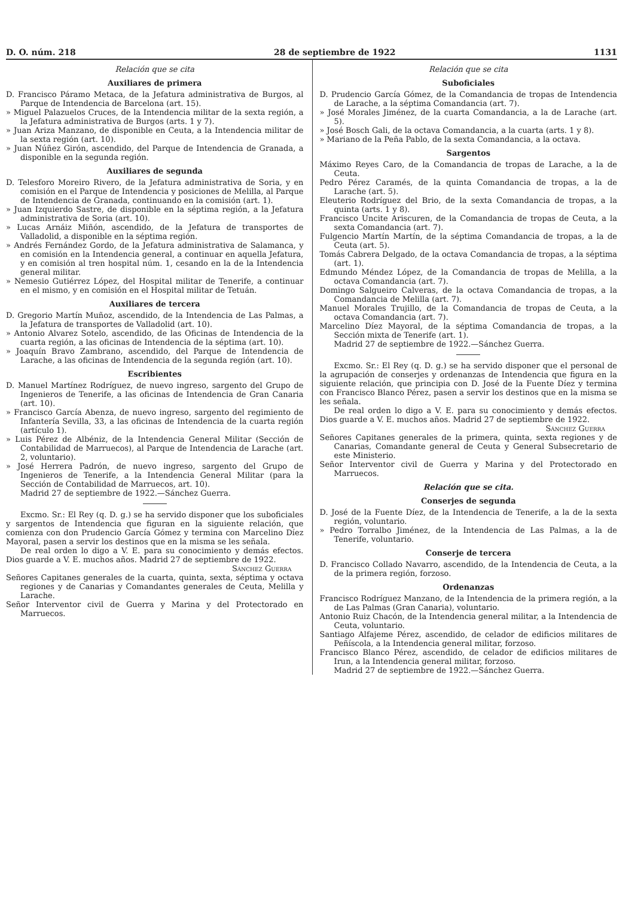D. O. núm. 218 28 de septiembre de 1922 1131
Relación que se cita
Auxiliares de primera
D. Francisco Páramo Metaca, de la Jefatura administrativa de Burgos, al Parque de Intendencia de Barcelona (art. 15).
» Miguel Palazuelos Cruces, de la Intendencia militar de la sexta región, a la Jefatura administrativa de Burgos (arts. 1 y 7).
» Juan Ariza Manzano, de disponible en Ceuta, a la Intendencia militar de la sexta región (art. 10).
» Juan Núñez Girón, ascendido, del Parque de Intendencia de Granada, a disponible en la segunda región.
Auxiliares de segunda
D. Telesforo Moreiro Rivero, de la Jefatura administrativa de Soria, y en comisión en el Parque de Intendencia y posiciones de Melilla, al Parque de Intendencia de Granada, continuando en la comisión (art. 1).
» Juan Izquierdo Sastre, de disponible en la séptima región, a la Jefatura administrativa de Soria (art. 10).
» Lucas Arnáiz Miñón, ascendido, de la Jefatura de transportes de Valladolid, a disponible en la séptima región.
» Andrés Fernández Gordo, de la Jefatura administrativa de Salamanca, y en comisión en la Intendencia general, a continuar en aquella Jefatura, y en comisión al tren hospital núm. 1, cesando en la de la Intendencia general militar.
» Nemesio Gutiérrez López, del Hospital militar de Tenerife, a continuar en el mismo, y en comisión en el Hospital militar de Tetuán.
Auxiliares de tercera
D. Gregorio Martín Muñoz, ascendido, de la Intendencia de Las Palmas, a la Jefatura de transportes de Valladolid (art. 10).
» Antonio Alvarez Sotelo, ascendido, de las Oficinas de Intendencia de la cuarta región, a las oficinas de Intendencia de la séptima (art. 10).
» Joaquín Bravo Zambrano, ascendido, del Parque de Intendencia de Larache, a las oficinas de Intendencia de la segunda región (art. 10).
Escribientes
D. Manuel Martínez Rodríguez, de nuevo ingreso, sargento del Grupo de Ingenieros de Tenerife, a las oficinas de Intendencia de Gran Canaria (art. 10).
» Francisco García Abenza, de nuevo ingreso, sargento del regimiento de Infantería Sevilla, 33, a las oficinas de Intendencia de la cuarta región (artículo 1).
» Luis Pérez de Albéniz, de la Intendencia General Militar (Sección de Contabilidad de Marruecos), al Parque de Intendencia de Larache (art. 2, voluntario).
» José Herrera Padrón, de nuevo ingreso, sargento del Grupo de Ingenieros de Tenerife, a la Intendencia General Militar (para la Sección de Contabilidad de Marruecos, art. 10).
Madrid 27 de septiembre de 1922.—Sánchez Guerra.
Excmo. Sr.: El Rey (q. D. g.) se ha servido disponer que los suboficiales y sargentos de Intendencia que figuran en la siguiente relación, que comienza con don Prudencio García Gómez y termina con Marcelino Díez Mayoral, pasen a servir los destinos que en la misma se les señala.
De real orden lo digo a V. E. para su conocimiento y demás efectos. Dios guarde a V. E. muchos años. Madrid 27 de septiembre de 1922.
Sánchez Guerra
Señores Capitanes generales de la cuarta, quinta, sexta, séptima y octava regiones y de Canarias y Comandantes generales de Ceuta, Melilla y Larache.
Señor Interventor civil de Guerra y Marina y del Protectorado en Marruecos.
Relación que se cita
Suboficiales
D. Prudencio García Gómez, de la Comandancia de tropas de Intendencia de Larache, a la séptima Comandancia (art. 7).
» José Morales Jiménez, de la cuarta Comandancia, a la de Larache (art. 5).
» José Bosch Gali, de la octava Comandancia, a la cuarta (arts. 1 y 8).
» Mariano de la Peña Pablo, de la sexta Comandancia, a la octava.
Sargentos
Máximo Reyes Caro, de la Comandancia de tropas de Larache, a la de Ceuta.
Pedro Pérez Caramés, de la quinta Comandancia de tropas, a la de Larache (art. 5).
Eleuterio Rodríguez del Brio, de la sexta Comandancia de tropas, a la quinta (arts. 1 y 8).
Francisco Uncite Ariscuren, de la Comandancia de tropas de Ceuta, a la sexta Comandancia (art. 7).
Fulgencio Martín Martín, de la séptima Comandancia de tropas, a la de Ceuta (art. 5).
Tomás Cabrera Delgado, de la octava Comandancia de tropas, a la séptima (art. 1).
Edmundo Méndez López, de la Comandancia de tropas de Melilla, a la octava Comandancia (art. 7).
Domingo Salgueiro Calveras, de la octava Comandancia de tropas, a la Comandancia de Melilla (art. 7).
Manuel Morales Trujillo, de la Comandancia de tropas de Ceuta, a la octava Comandancia (art. 7).
Marcelino Díez Mayoral, de la séptima Comandancia de tropas, a la Sección mixta de Tenerife (art. 1).
Madrid 27 de septiembre de 1922.—Sánchez Guerra.
Excmo. Sr.: El Rey (q. D. g.) se ha servido disponer que el personal de la agrupación de conserjes y ordenanzas de Intendencia que figura en la siguiente relación, que principia con D. José de la Fuente Díez y termina con Francisco Blanco Pérez, pasen a servir los destinos que en la misma se les señala.
De real orden lo digo a V. E. para su conocimiento y demás efectos. Dios guarde a V. E. muchos años. Madrid 27 de septiembre de 1922.
Sánchez Guerra
Señores Capitanes generales de la primera, quinta, sexta regiones y de Canarias, Comandante general de Ceuta y General Subsecretario de este Ministerio.
Señor Interventor civil de Guerra y Marina y del Protectorado en Marruecos.
Relación que se cita.
Conserjes de segunda
D. José de la Fuente Díez, de la Intendencia de Tenerife, a la de la sexta región, voluntario.
» Pedro Torralbo Jiménez, de la Intendencia de Las Palmas, a la de Tenerife, voluntario.
Conserje de tercera
D. Francisco Collado Navarro, ascendido, de la Intendencia de Ceuta, a la de la primera región, forzoso.
Ordenanzas
Francisco Rodríguez Manzano, de la Intendencia de la primera región, a la de Las Palmas (Gran Canaria), voluntario.
Antonio Ruiz Chacón, de la Intendencia general militar, a la Intendencia de Ceuta, voluntario.
Santiago Alfajeme Pérez, ascendido, de celador de edificios militares de Peñíscola, a la Intendencia general militar, forzoso.
Francisco Blanco Pérez, ascendido, de celador de edificios militares de Irun, a la Intendencia general militar, forzoso.
Madrid 27 de septiembre de 1922.—Sánchez Guerra.